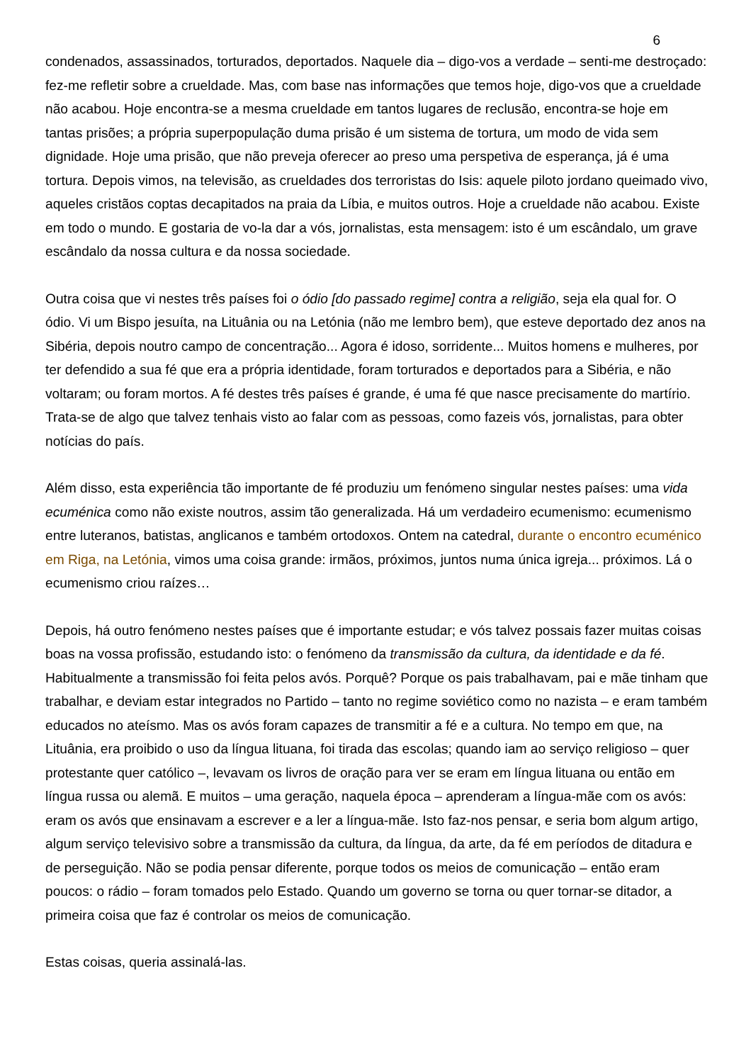6
condenados, assassinados, torturados, deportados. Naquele dia – digo-vos a verdade – senti-me destroçado: fez-me refletir sobre a crueldade. Mas, com base nas informações que temos hoje, digo-vos que a crueldade não acabou. Hoje encontra-se a mesma crueldade em tantos lugares de reclusão, encontra-se hoje em tantas prisões; a própria superpopulação duma prisão é um sistema de tortura, um modo de vida sem dignidade. Hoje uma prisão, que não preveja oferecer ao preso uma perspetiva de esperança, já é uma tortura. Depois vimos, na televisão, as crueldades dos terroristas do Isis: aquele piloto jordano queimado vivo, aqueles cristãos coptas decapitados na praia da Líbia, e muitos outros. Hoje a crueldade não acabou. Existe em todo o mundo. E gostaria de vo-la dar a vós, jornalistas, esta mensagem: isto é um escândalo, um grave escândalo da nossa cultura e da nossa sociedade.
Outra coisa que vi nestes três países foi o ódio [do passado regime] contra a religião, seja ela qual for. O ódio. Vi um Bispo jesuíta, na Lituânia ou na Letónia (não me lembro bem), que esteve deportado dez anos na Sibéria, depois noutro campo de concentração... Agora é idoso, sorridente... Muitos homens e mulheres, por ter defendido a sua fé que era a própria identidade, foram torturados e deportados para a Sibéria, e não voltaram; ou foram mortos. A fé destes três países é grande, é uma fé que nasce precisamente do martírio. Trata-se de algo que talvez tenhais visto ao falar com as pessoas, como fazeis vós, jornalistas, para obter notícias do país.
Além disso, esta experiência tão importante de fé produziu um fenómeno singular nestes países: uma vida ecuménica como não existe noutros, assim tão generalizada. Há um verdadeiro ecumenismo: ecumenismo entre luteranos, batistas, anglicanos e também ortodoxos. Ontem na catedral, durante o encontro ecuménico em Riga, na Letónia, vimos uma coisa grande: irmãos, próximos, juntos numa única igreja... próximos. Lá o ecumenismo criou raízes…
Depois, há outro fenómeno nestes países que é importante estudar; e vós talvez possais fazer muitas coisas boas na vossa profissão, estudando isto: o fenómeno da transmissão da cultura, da identidade e da fé. Habitualmente a transmissão foi feita pelos avós. Porquê? Porque os pais trabalhavam, pai e mãe tinham que trabalhar, e deviam estar integrados no Partido – tanto no regime soviético como no nazista – e eram também educados no ateísmo. Mas os avós foram capazes de transmitir a fé e a cultura. No tempo em que, na Lituânia, era proibido o uso da língua lituana, foi tirada das escolas; quando iam ao serviço religioso – quer protestante quer católico –, levavam os livros de oração para ver se eram em língua lituana ou então em língua russa ou alemã. E muitos – uma geração, naquela época – aprenderam a língua-mãe com os avós: eram os avós que ensinavam a escrever e a ler a língua-mãe. Isto faz-nos pensar, e seria bom algum artigo, algum serviço televisivo sobre a transmissão da cultura, da língua, da arte, da fé em períodos de ditadura e de perseguição. Não se podia pensar diferente, porque todos os meios de comunicação – então eram poucos: o rádio – foram tomados pelo Estado. Quando um governo se torna ou quer tornar-se ditador, a primeira coisa que faz é controlar os meios de comunicação.
Estas coisas, queria assinalá-las.